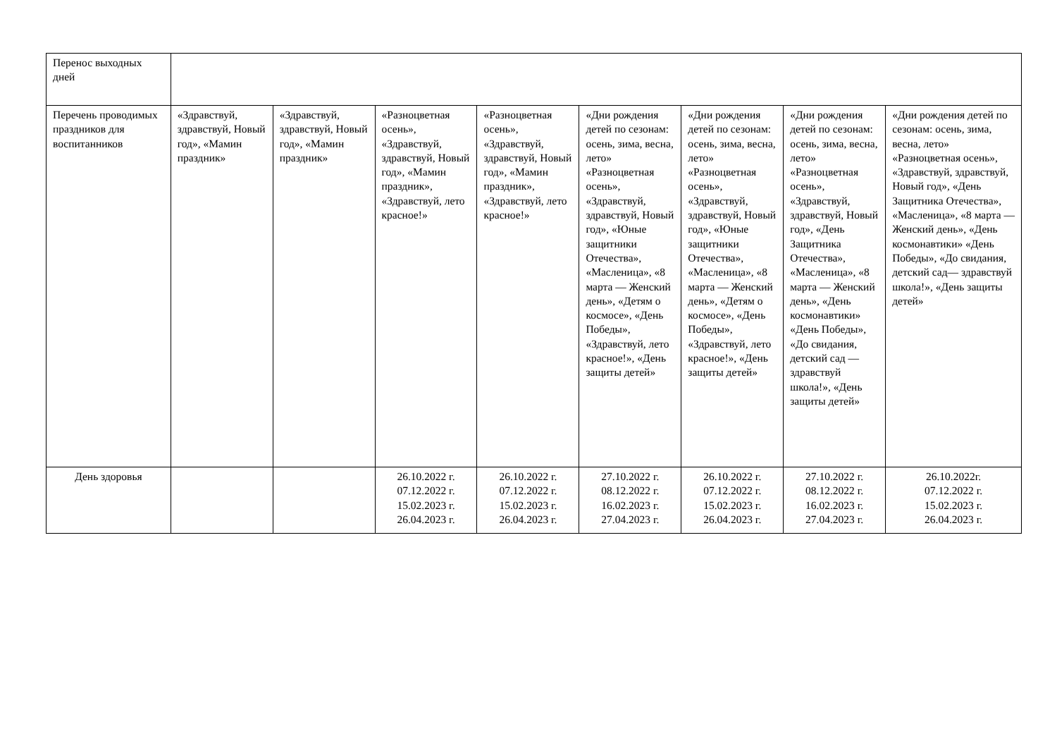| Перенос выходных дней | | | | | | | | |
| Перечень проводимых праздников для воспитанников | «Здравствуй, здравствуй, Новый год», «Мамин праздник» | «Здравствуй, здравствуй, Новый год», «Мамин праздник» | «Разноцветная осень», «Здравствуй, здравствуй, Новый год», «Мамин праздник», «Здравствуй, лето красное!» | «Разноцветная осень», «Здравствуй, здравствуй, Новый год», «Мамин праздник», «Здравствуй, лето красное!» | «Дни рождения детей по сезонам: осень, зима, весна, лето» «Разноцветная осень», «Здравствуй, здравствуй, Новый год», «Юные защитники Отечества», «Масленица», «8 марта — Женский день», «Детям о космосе», «День Победы», «Здравствуй, лето красное!», «День защиты детей» | «Дни рождения детей по сезонам: осень, зима, весна, лето» «Разноцветная осень», «Здравствуй, здравствуй, Новый год», «Юные защитники Отечества», «Масленица», «8 марта — Женский день», «Детям о космосе», «День Победы», «Здравствуй, лето красное!», «День защиты детей» | «Дни рождения детей по сезонам: осень, зима, весна, лето» «Разноцветная осень», «Здравствуй, здравствуй, Новый год», «День Защитника Отечества», «Масленица», «8 марта — Женский день», «День космонавтики» «День Победы», «До свидания, детский сад — здравствуй школа!», «День защиты детей» | «Дни рождения детей по сезонам: осень, зима, весна, лето» «Разноцветная осень», «Здравствуй, здравствуй, Новый год», «День Защитника Отечества», «Масленица», «8 марта — Женский день», «День космонавтики» «День Победы», «До свидания, детский сад— здравствуй школа!», «День защиты детей» |
| День здоровья | | | 26.10.2022 г. 07.12.2022 г. 15.02.2023 г. 26.04.2023 г. | 26.10.2022 г. 07.12.2022 г. 15.02.2023 г. 26.04.2023 г. | 27.10.2022 г. 08.12.2022 г. 16.02.2023 г. 27.04.2023 г. | 26.10.2022 г. 07.12.2022 г. 15.02.2023 г. 26.04.2023 г. | 27.10.2022 г. 08.12.2022 г. 16.02.2023 г. 27.04.2023 г. | 26.10.2022г. 07.12.2022 г. 15.02.2023 г. 26.04.2023 г. |